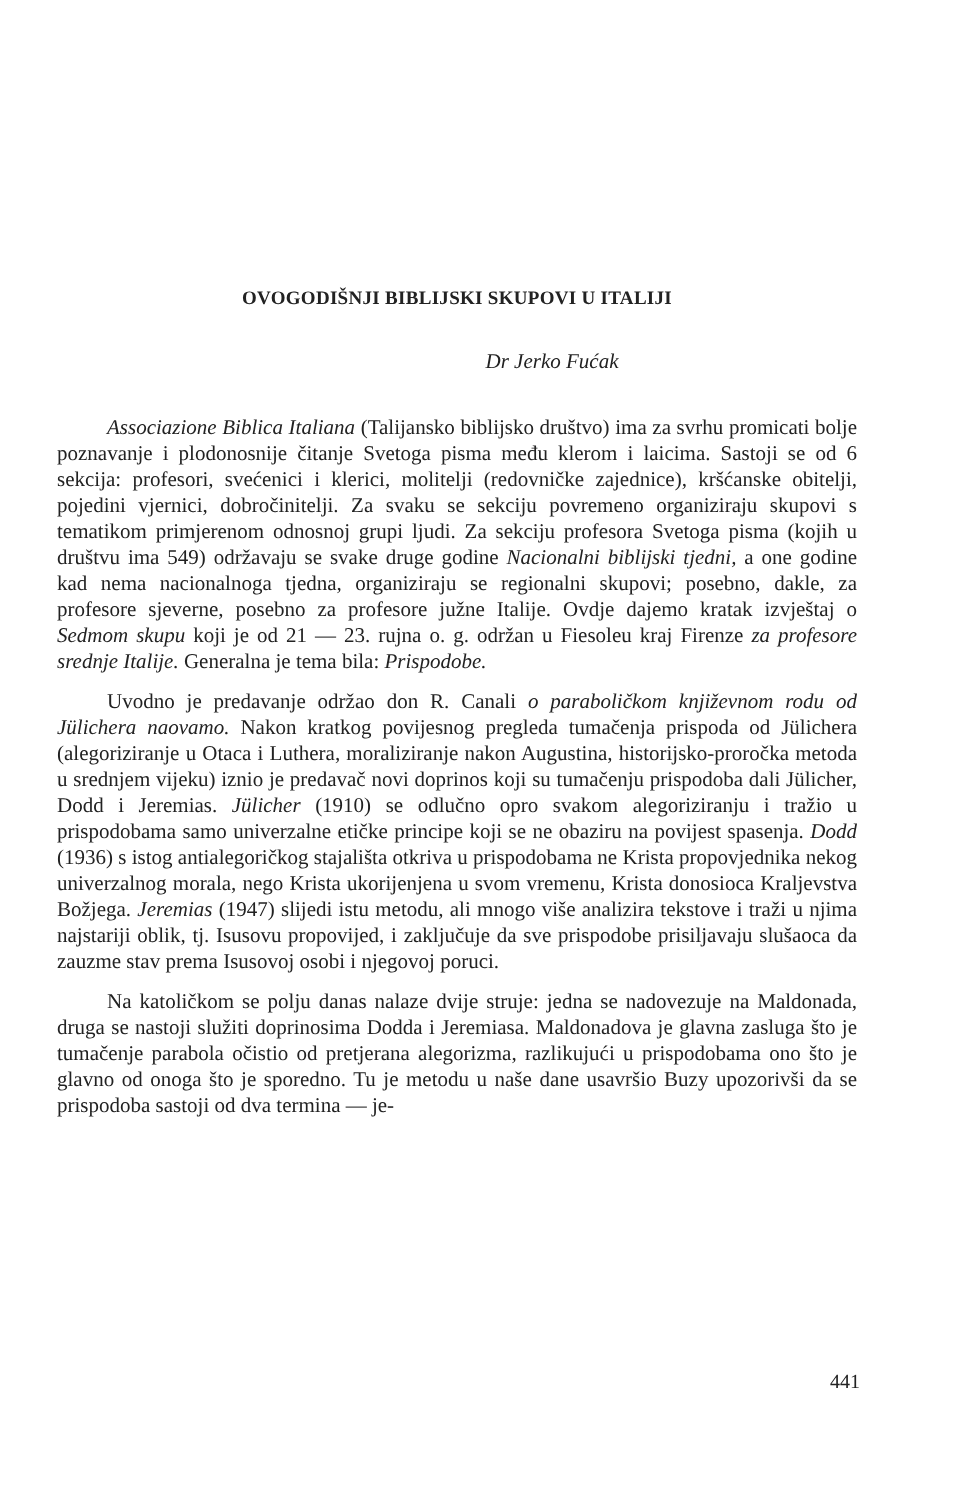OVOGODIŠNJI BIBLIJSKI SKUPOVI U ITALIJI
Dr Jerko Fućak
Associazione Biblica Italiana (Talijansko biblijsko društvo) ima za svrhu promicati bolje poznavanje i plodonosnije čitanje Svetoga pisma među klerom i laicima. Sastoji se od 6 sekcija: profesori, svećenici i klerici, molitelji (redovničke zajednice), kršćanske obitelji, pojedini vjernici, dobročinitelji. Za svaku se sekciju povremeno organiziraju skupovi s tematikom primjerenom odnosnoj grupi ljudi. Za sekciju profesora Svetoga pisma (kojih u društvu ima 549) održavaju se svake druge godine Nacionalni biblijski tjedni, a one godine kad nema nacionalnoga tjedna, organiziraju se regionalni skupovi; posebno, dakle, za profesore sjeverne, posebno za profesore južne Italije. Ovdje dajemo kratak izvještaj o Sedmom skupu koji je od 21 — 23. rujna o. g. održan u Fiesoleu kraj Firenze za profesore srednje Italije. Generalna je tema bila: Prispodobe.
Uvodno je predavanje održao don R. Canali o paraboličkom književnom rodu od Jülichera naovamo. Nakon kratkog povijesnog pregleda tumačenja prispoda od Jülichera (alegoriziranje u Otaca i Luthera, moraliziranje nakon Augustina, historijsko-proročka metoda u srednjem vijeku) iznio je predavač novi doprinos koji su tumačenju prispodoba dali Jülicher, Dodd i Jeremias. Jülicher (1910) se odlučno opro svakom alegoriziranju i tražio u prispodobama samo univerzalne etičke principe koji se ne obaziru na povijest spasenja. Dodd (1936) s istog antialegoričkog stajališta otkriva u prispodobama ne Krista propovjednika nekog univerzalnog morala, nego Krista ukorijenjena u svom vremenu, Krista donosioca Kraljevstva Božjega. Jeremias (1947) slijedi istu metodu, ali mnogo više analizira tekstove i traži u njima najstariji oblik, tj. Isusovu propovijed, i zaključuje da sve prispodobe prisiljavaju slušaoca da zauzme stav prema Isusovoj osobi i njegovoj poruci.
Na katoličkom se polju danas nalaze dvije struje: jedna se nadovezuje na Maldonada, druga se nastoji služiti doprinosima Dodda i Jeremiasa. Maldonadova je glavna zasluga što je tumačenje parabola očistio od pretjerana alegorizma, razlikujući u prispodobama ono što je glavno od onoga što je sporedno. Tu je metodu u naše dane usavršio Buzy upozorivši da se prispodoba sastoji od dva termina — je-
441